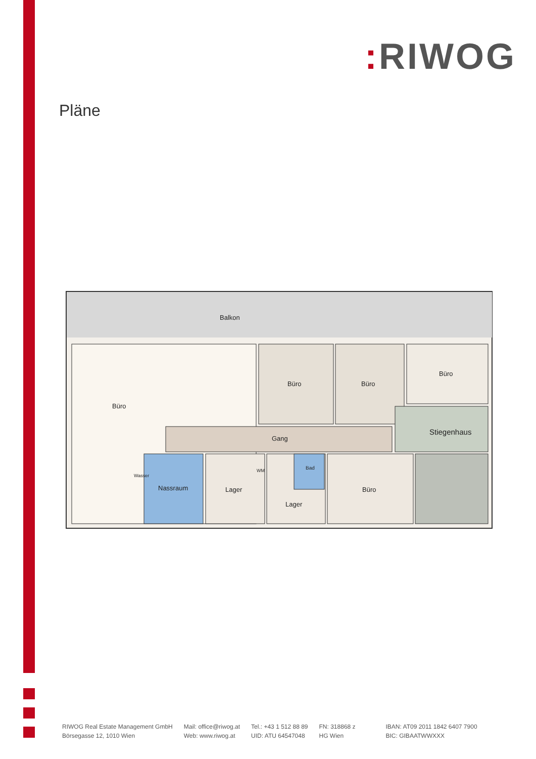: RIWOG
Pläne
Balkon
Büro
Büro Büro
Büro
Gang
Stiegenhaus
Wasser
Nassraum
WM
Lager
Bad
Lager
Büro
RIWOG Real Estate Management GmbH
Börsegasse 12, 1010 Wien
Mail: office@riwog.at
Web: www.riwog.at
Tel.: +43 1 512 88 89
UID: ATU 64547048
FN: 318868 z
HG Wien
IBAN: AT09 2011 1842 6407 7900
BIC: GIBAATWWXXX